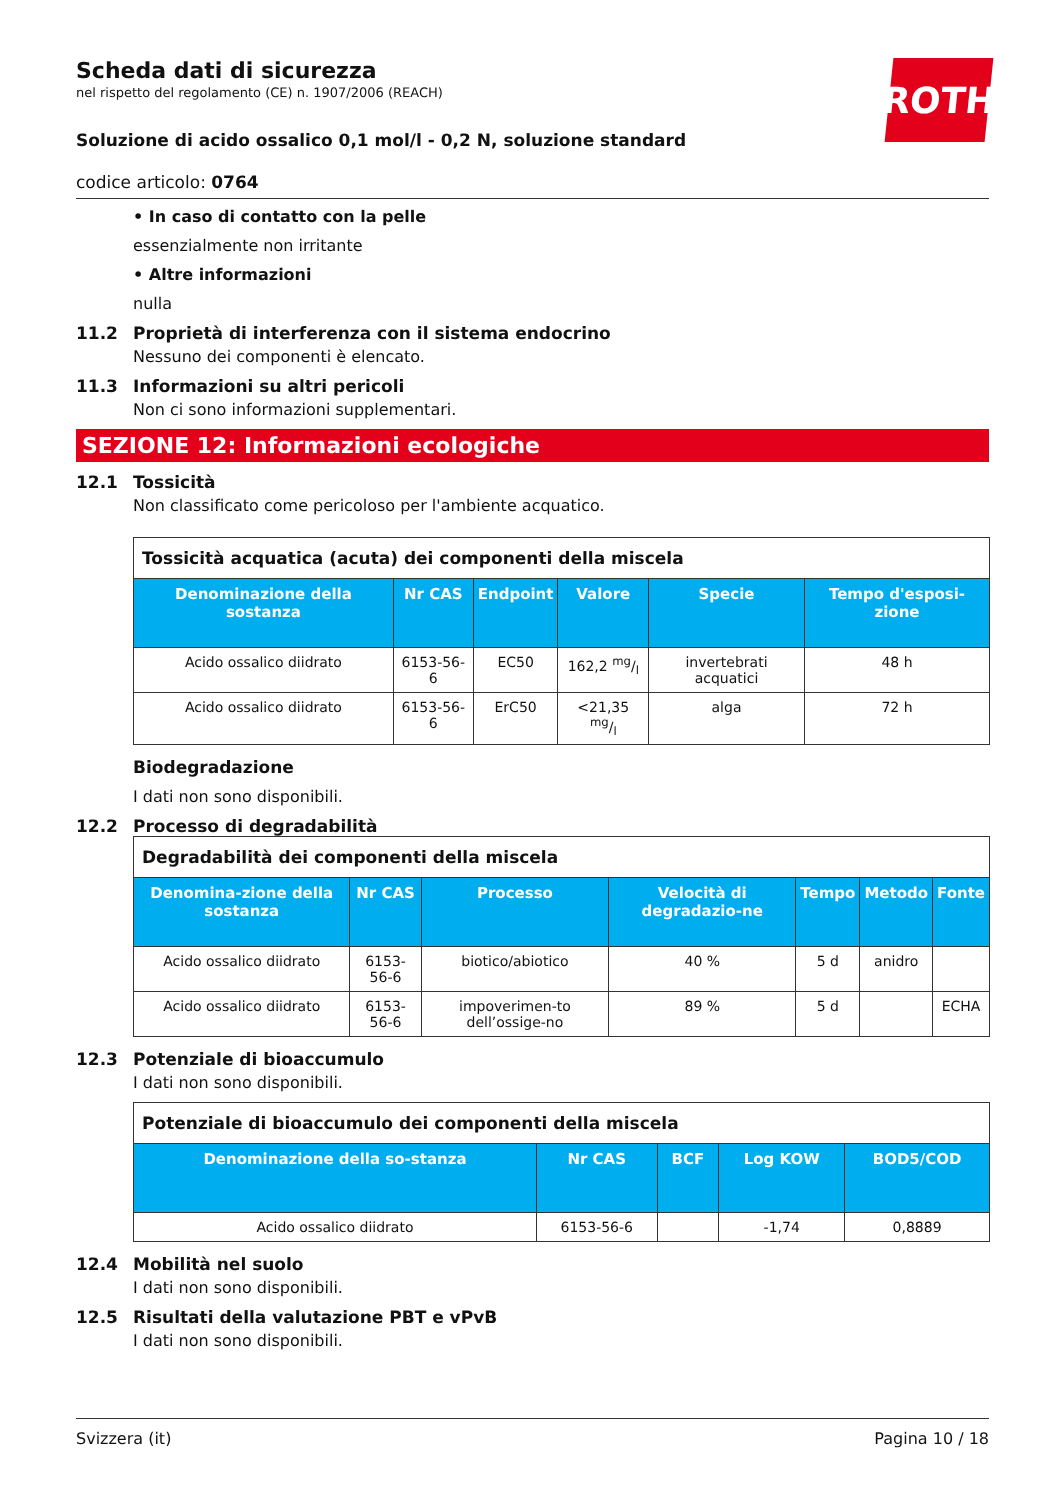ROTH
Scheda dati di sicurezza
nel rispetto del regolamento (CE) n. 1907/2006 (REACH)
Soluzione di acido ossalico 0,1 mol/l - 0,2 N, soluzione standard
codice articolo: 0764
• In caso di contatto con la pelle
essenzialmente non irritante
• Altre informazioni
nulla
11.2 Proprietà di interferenza con il sistema endocrino
Nessuno dei componenti è elencato.
11.3 Informazioni su altri pericoli
Non ci sono informazioni supplementari.
SEZIONE 12: Informazioni ecologiche
12.1 Tossicità
Non classificato come pericoloso per l'ambiente acquatico.
| Tossicità acquatica (acuta) dei componenti della miscela | | | | | |
| Denominazione della sostanza | Nr CAS | Endpoint | Valore | Specie | Tempo d'esposi-zione |
| Acido ossalico diidrato | 6153-56-6 | EC50 | 162,2 mg/l | invertebrati acquatici | 48 h |
| Acido ossalico diidrato | 6153-56-6 | ErC50 | <21,35 mg/l | alga | 72 h |
Biodegradazione
I dati non sono disponibili.
12.2 Processo di degradabilità
| Degradabilità dei componenti della miscela | | | | | | |
| Denomina-zione della sostanza | Nr CAS | Processo | Velocità di degradazio-ne | Tempo | Metodo | Fonte |
| Acido ossalico diidrato | 6153-56-6 | biotico/abiotico | 40 % | 5 d | anidro | |
| Acido ossalico diidrato | 6153-56-6 | impoverimen-to dell’ossige-no | 89 % | 5 d | | ECHA |
12.3 Potenziale di bioaccumulo
I dati non sono disponibili.
| Potenziale di bioaccumulo dei componenti della miscela | | | | |
| Denominazione della so-stanza | Nr CAS | BCF | Log KOW | BOD5/COD |
| Acido ossalico diidrato | 6153-56-6 | | -1,74 | 0,8889 |
12.4 Mobilità nel suolo
I dati non sono disponibili.
12.5 Risultati della valutazione PBT e vPvB
I dati non sono disponibili.
Svizzera (it) Pagina 10 / 18